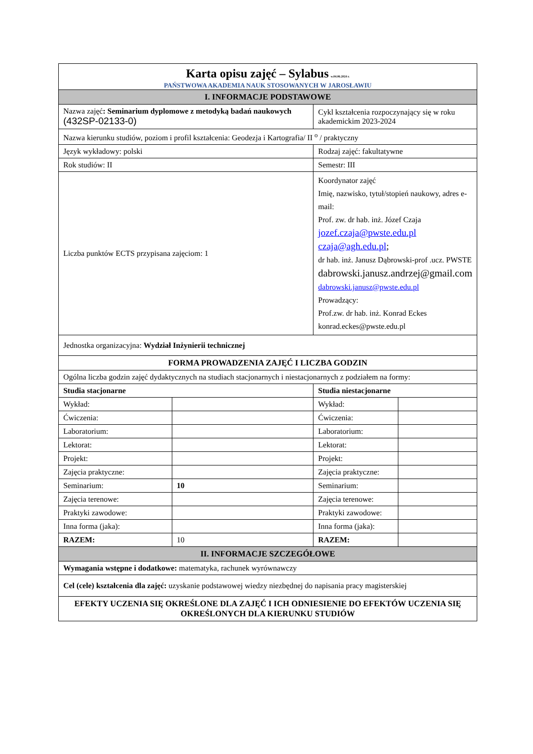| Karta opisu zajęć – Sylabus w.04.06.2024 r. PAŃSTWOWA AKADEMIA NAUK STOSOWANYCH W JAROSŁAWIU | | | |
| I. INFORMACJE PODSTAWOWE | | | |
| Nazwa zajęć : Seminarium dyplomowe z metodyką badań naukowych (432SP-02133-0) | | Cykl kształcenia rozpoczynający się w roku akademickim 2023-2024 | |
| Nazwa kierunku studiów, poziom i profil kształcenia: Geodezja i Kartografia/ II <sup>o</sup> / praktyczny | | | |
| Język wykładowy: polski | | Rodzaj zajęć: fakultatywne | |
| Rok studiów: II | | Semestr: III | |
| Liczba punktów ECTS przypisana zajęciom: 1 | | Koordynator zajęć Imię, nazwisko, tytuł/stopień naukowy, adres e-mail: Prof. zw. dr hab. inż. Józef Czaja jozef.czaja@pwste.edu.pl czaja@agh.edu.pl ; dr hab. inż. Janusz Dąbrowski-prof .ucz. PWSTE dabrowski.janusz.andrzej@gmail.com dabrowski.janusz@pwste.edu.pl Prowadzący: Prof.zw. dr hab. inż. Konrad Eckes konrad.eckes@pwste.edu.pl | |
| Jednostka organizacyjna: Wydział Inżynierii technicznej | | | |
| FORMA PROWADZENIA ZAJĘĆ I LICZBA GODZIN | | | |
| Ogólna liczba godzin zajęć dydaktycznych na studiach stacjonarnych i niestacjonarnych z podziałem na formy: | | | |
| Studia stacjonarne | | Studia niestacjonarne | |
| Wykład: | | Wykład: | |
| Ćwiczenia: | | Ćwiczenia: | |
| Laboratorium: | | Laboratorium: | |
| Lektorat: | | Lektorat: | |
| Projekt: | | Projekt: | |
| Zajęcia praktyczne: | | Zajęcia praktyczne: | |
| Seminarium: | 10 | Seminarium: | |
| Zajęcia terenowe: | | Zajęcia terenowe: | |
| Praktyki zawodowe: | | Praktyki zawodowe: | |
| Inna forma (jaka): | | Inna forma (jaka): | |
| RAZEM: | 10 | RAZEM: | |
| II. INFORMACJE SZCZEGÓŁOWE | | | |
| Wymagania wstępne i dodatkowe: matematyka, rachunek wyrównawczy | | | |
| Cel (cele) kształcenia dla zajęć: uzyskanie podstawowej wiedzy niezbędnej do napisania pracy magisterskiej | | | |
| EFEKTY UCZENIA SIĘ OKREŚLONE DLA ZAJĘĆ I ICH ODNIESIENIE DO EFEKTÓW UCZENIA SIĘ OKREŚLONYCH DLA KIERUNKU STUDIÓW | | | |